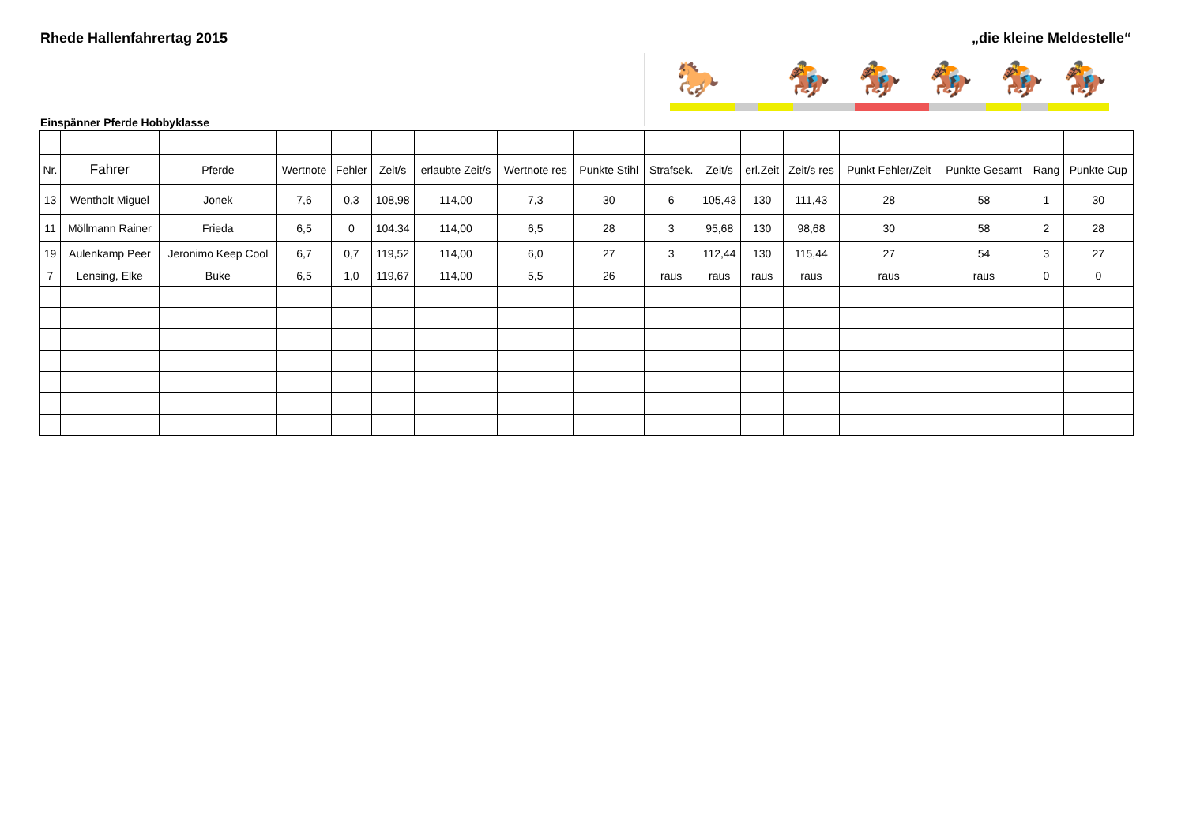Rhede Hallenfahrertag 2015 „die kleine Meldestelle“
🐎 🏇 🏇 🏇 🏇 🏇
Einspänner Pferde Hobbyklasse
| Nr. | Fahrer | Pferde | Wertnote | Fehler | Zeit/s | erlaubte Zeit/s | Wertnote res | Punkte Stihl | Strafsek. | Zeit/s | erl.Zeit | Zeit/s res | Punkt Fehler/Zeit | Punkte Gesamt | Rang | Punkte Cup |
| --- | --- | --- | --- | --- | --- | --- | --- | --- | --- | --- | --- | --- | --- | --- | --- | --- |
| 13 | Wentholt Miguel | Jonek | 7,6 | 0,3 | 108,98 | 114,00 | 7,3 | 30 | 6 | 105,43 | 130 | 111,43 | 28 | 58 | 1 | 30 |
| 11 | Möllmann Rainer | Frieda | 6,5 | 0 | 104.34 | 114,00 | 6,5 | 28 | 3 | 95,68 | 130 | 98,68 | 30 | 58 | 2 | 28 |
| 19 | Aulenkamp Peer | Jeronimo Keep Cool | 6,7 | 0,7 | 119,52 | 114,00 | 6,0 | 27 | 3 | 112,44 | 130 | 115,44 | 27 | 54 | 3 | 27 |
| 7 | Lensing, Elke | Buke | 6,5 | 1,0 | 119,67 | 114,00 | 5,5 | 26 | raus | raus | raus | raus | raus | raus | 0 | 0 |